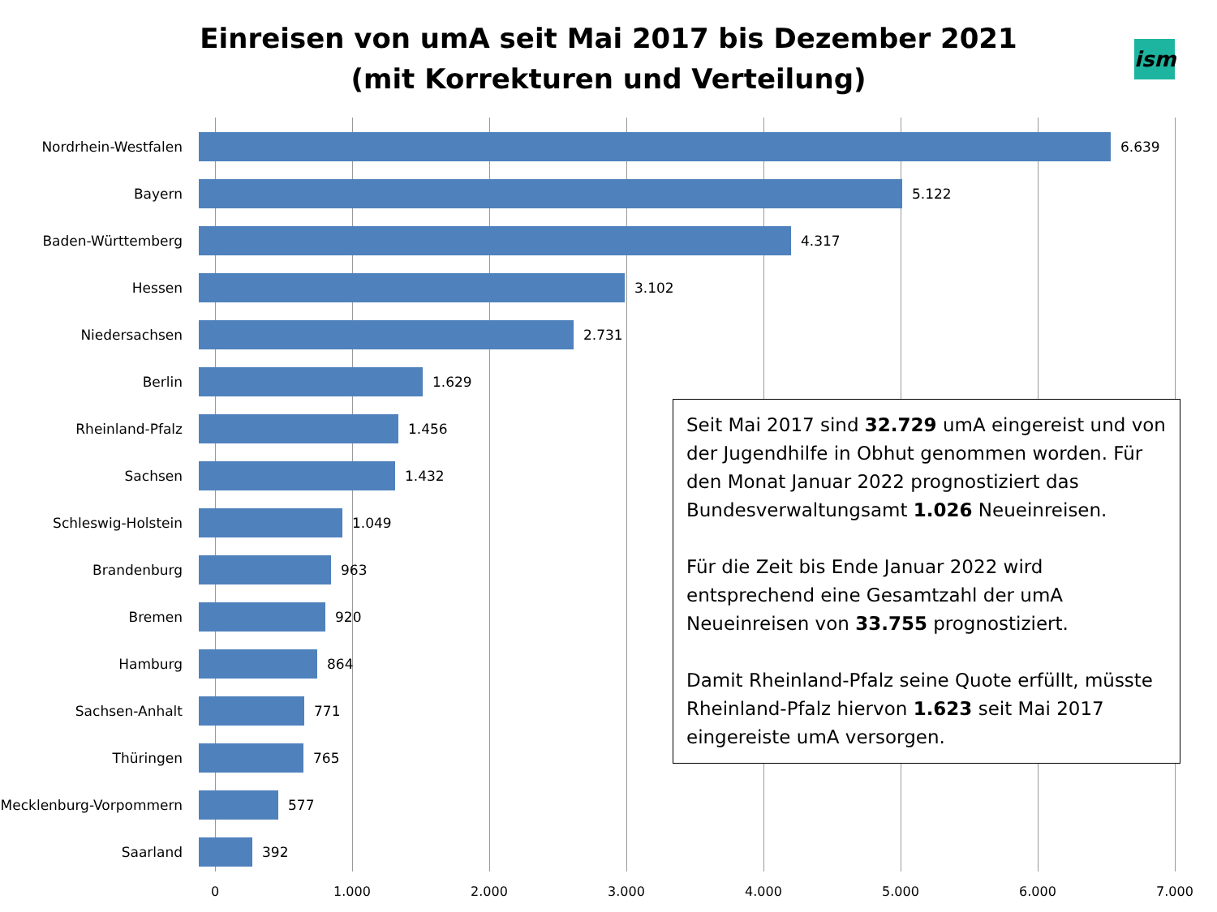Einreisen von umA seit Mai 2017 bis Dezember 2021
(mit Korrekturen und Verteilung)
ism
Nordrhein-Westfalen 6.639
Bayern 5.122
Baden-Württemberg 4.317
Hessen 3.102
Niedersachsen 2.731
Berlin 1.629
Rheinland-Pfalz 1.456
Sachsen 1.432
Schleswig-Holstein 1.049
Brandenburg 963
Bremen 920
Hamburg 864
Sachsen-Anhalt 771
Thüringen 765
Mecklenburg-Vorpommern 577
Saarland 392
0 1.000 2.000 3.000 4.000 5.000 6.000 7.000
Seit Mai 2017 sind 32.729 umA eingereist und von der Jugendhilfe in Obhut genommen worden. Für den Monat Januar 2022 prognostiziert das Bundesverwaltungsamt 1.026 Neueinreisen.
Für die Zeit bis Ende Januar 2022 wird entsprechend eine Gesamtzahl der umA Neueinreisen von 33.755 prognostiziert.
Damit Rheinland-Pfalz seine Quote erfüllt, müsste Rheinland-Pfalz hiervon 1.623 seit Mai 2017 eingereiste umA versorgen.